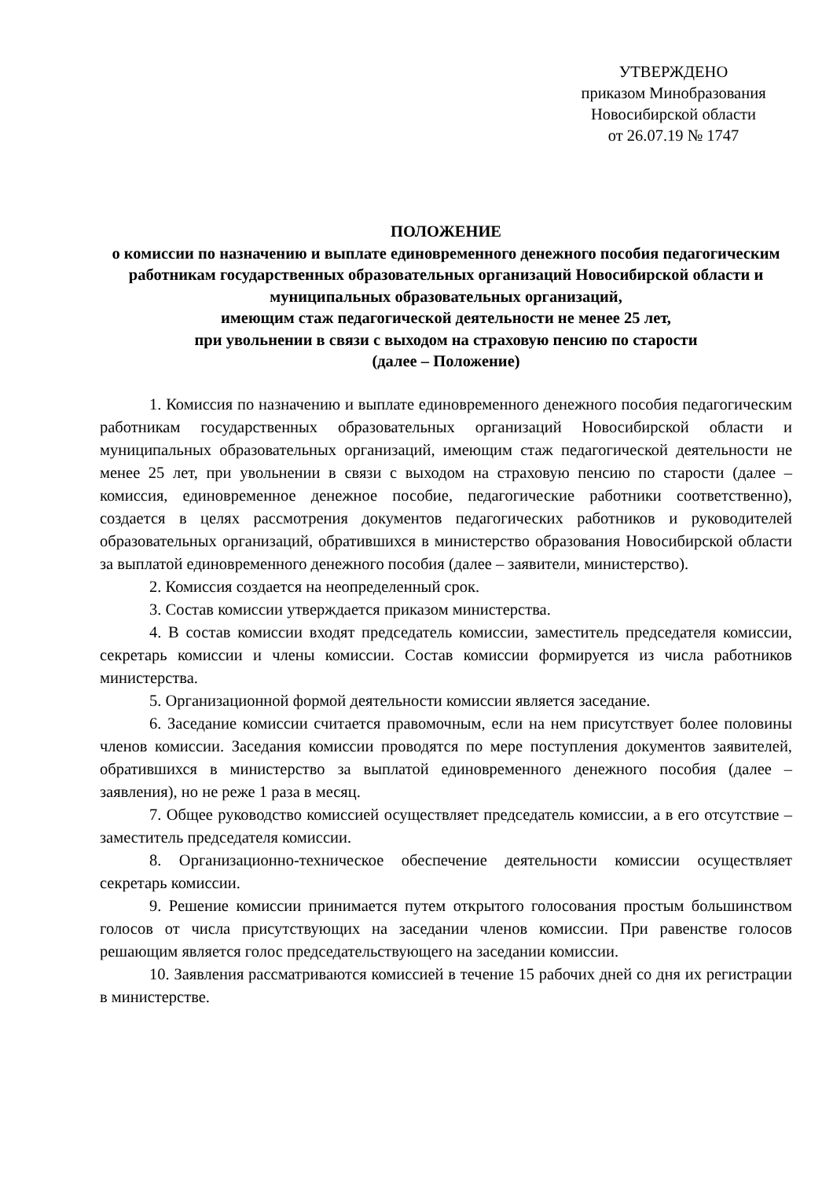УТВЕРЖДЕНО
приказом Минобразования
Новосибирской области
от 26.07.19 № 1747
ПОЛОЖЕНИЕ
о комиссии по назначению и выплате единовременного денежного пособия педагогическим работникам государственных образовательных организаций Новосибирской области и муниципальных образовательных организаций,
имеющим стаж педагогической деятельности не менее 25 лет,
при увольнении в связи с выходом на страховую пенсию по старости
(далее – Положение)
1. Комиссия по назначению и выплате единовременного денежного пособия педагогическим работникам государственных образовательных организаций Новосибирской области и муниципальных образовательных организаций, имеющим стаж педагогической деятельности не менее 25 лет, при увольнении в связи с выходом на страховую пенсию по старости (далее – комиссия, единовременное денежное пособие, педагогические работники соответственно), создается в целях рассмотрения документов педагогических работников и руководителей образовательных организаций, обратившихся в министерство образования Новосибирской области за выплатой единовременного денежного пособия (далее – заявители, министерство).
2. Комиссия создается на неопределенный срок.
3. Состав комиссии утверждается приказом министерства.
4. В состав комиссии входят председатель комиссии, заместитель председателя комиссии, секретарь комиссии и члены комиссии. Состав комиссии формируется из числа работников министерства.
5. Организационной формой деятельности комиссии является заседание.
6. Заседание комиссии считается правомочным, если на нем присутствует более половины членов комиссии. Заседания комиссии проводятся по мере поступления документов заявителей, обратившихся в министерство за выплатой единовременного денежного пособия (далее – заявления), но не реже 1 раза в месяц.
7. Общее руководство комиссией осуществляет председатель комиссии, а в его отсутствие – заместитель председателя комиссии.
8. Организационно-техническое обеспечение деятельности комиссии осуществляет секретарь комиссии.
9. Решение комиссии принимается путем открытого голосования простым большинством голосов от числа присутствующих на заседании членов комиссии. При равенстве голосов решающим является голос председательствующего на заседании комиссии.
10. Заявления рассматриваются комиссией в течение 15 рабочих дней со дня их регистрации в министерстве.